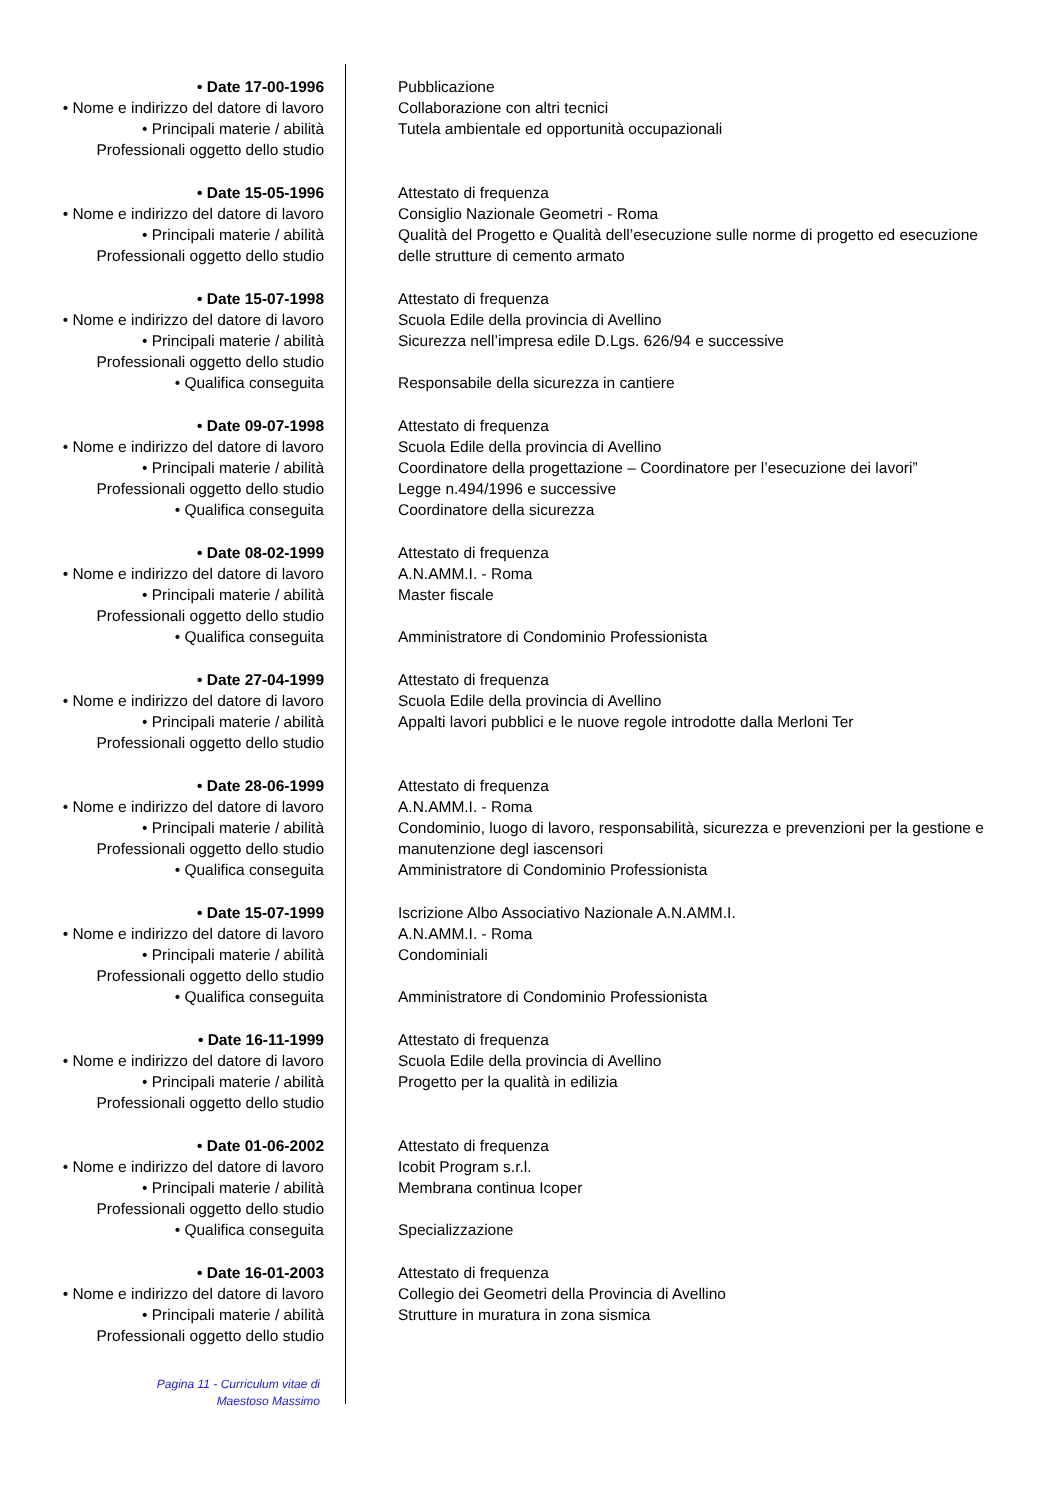• Date 17-00-1996
• Nome e indirizzo del datore di lavoro
• Principali materie / abilità
Professionali oggetto dello studio
Pubblicazione
Collaborazione con altri tecnici
Tutela ambientale ed opportunità occupazionali
• Date 15-05-1996
• Nome e indirizzo del datore di lavoro
• Principali materie / abilità
Professionali oggetto dello studio
Attestato di frequenza
Consiglio Nazionale Geometri - Roma
Qualità del Progetto e Qualità dell’esecuzione sulle norme di progetto ed esecuzione delle strutture di cemento armato
• Date 15-07-1998
• Nome e indirizzo del datore di lavoro
• Principali materie / abilità
Professionali oggetto dello studio
• Qualifica conseguita
Attestato di frequenza
Scuola Edile della provincia di Avellino
Sicurezza nell’impresa edile D.Lgs. 626/94 e successive
Responsabile della sicurezza in cantiere
• Date 09-07-1998
• Nome e indirizzo del datore di lavoro
• Principali materie / abilità
Professionali oggetto dello studio
• Qualifica conseguita
Attestato di frequenza
Scuola Edile della provincia di Avellino
Coordinatore della progettazione – Coordinatore per l’esecuzione dei lavori”
Legge n.494/1996 e successive
Coordinatore della sicurezza
• Date 08-02-1999
• Nome e indirizzo del datore di lavoro
• Principali materie / abilità
Professionali oggetto dello studio
• Qualifica conseguita
Attestato di frequenza
A.N.AMM.I. - Roma
Master fiscale
Amministratore di Condominio Professionista
• Date 27-04-1999
• Nome e indirizzo del datore di lavoro
• Principali materie / abilità
Professionali oggetto dello studio
Attestato di frequenza
Scuola Edile della provincia di Avellino
Appalti lavori pubblici e le nuove regole introdotte dalla Merloni Ter
• Date 28-06-1999
• Nome e indirizzo del datore di lavoro
• Principali materie / abilità
Professionali oggetto dello studio
• Qualifica conseguita
Attestato di frequenza
A.N.AMM.I. - Roma
Condominio, luogo di lavoro, responsabilità, sicurezza e prevenzioni per la gestione e manutenzione degl iascensori
Amministratore di Condominio Professionista
• Date 15-07-1999
• Nome e indirizzo del datore di lavoro
• Principali materie / abilità
Professionali oggetto dello studio
• Qualifica conseguita
Iscrizione Albo Associativo Nazionale A.N.AMM.I.
A.N.AMM.I. - Roma
Condominiali
Amministratore di Condominio Professionista
• Date 16-11-1999
• Nome e indirizzo del datore di lavoro
• Principali materie / abilità
Professionali oggetto dello studio
Attestato di frequenza
Scuola Edile della provincia di Avellino
Progetto per la qualità in edilizia
• Date 01-06-2002
• Nome e indirizzo del datore di lavoro
• Principali materie / abilità
Professionali oggetto dello studio
• Qualifica conseguita
Attestato di frequenza
Icobit Program s.r.l.
Membrana continua Icoper
Specializzazione
• Date 16-01-2003
• Nome e indirizzo del datore di lavoro
• Principali materie / abilità
Professionali oggetto dello studio
Attestato di frequenza
Collegio dei Geometri della Provincia di Avellino
Strutture in muratura in zona sismica
Pagina 11 - Curriculum vitae di
Maestoso Massimo